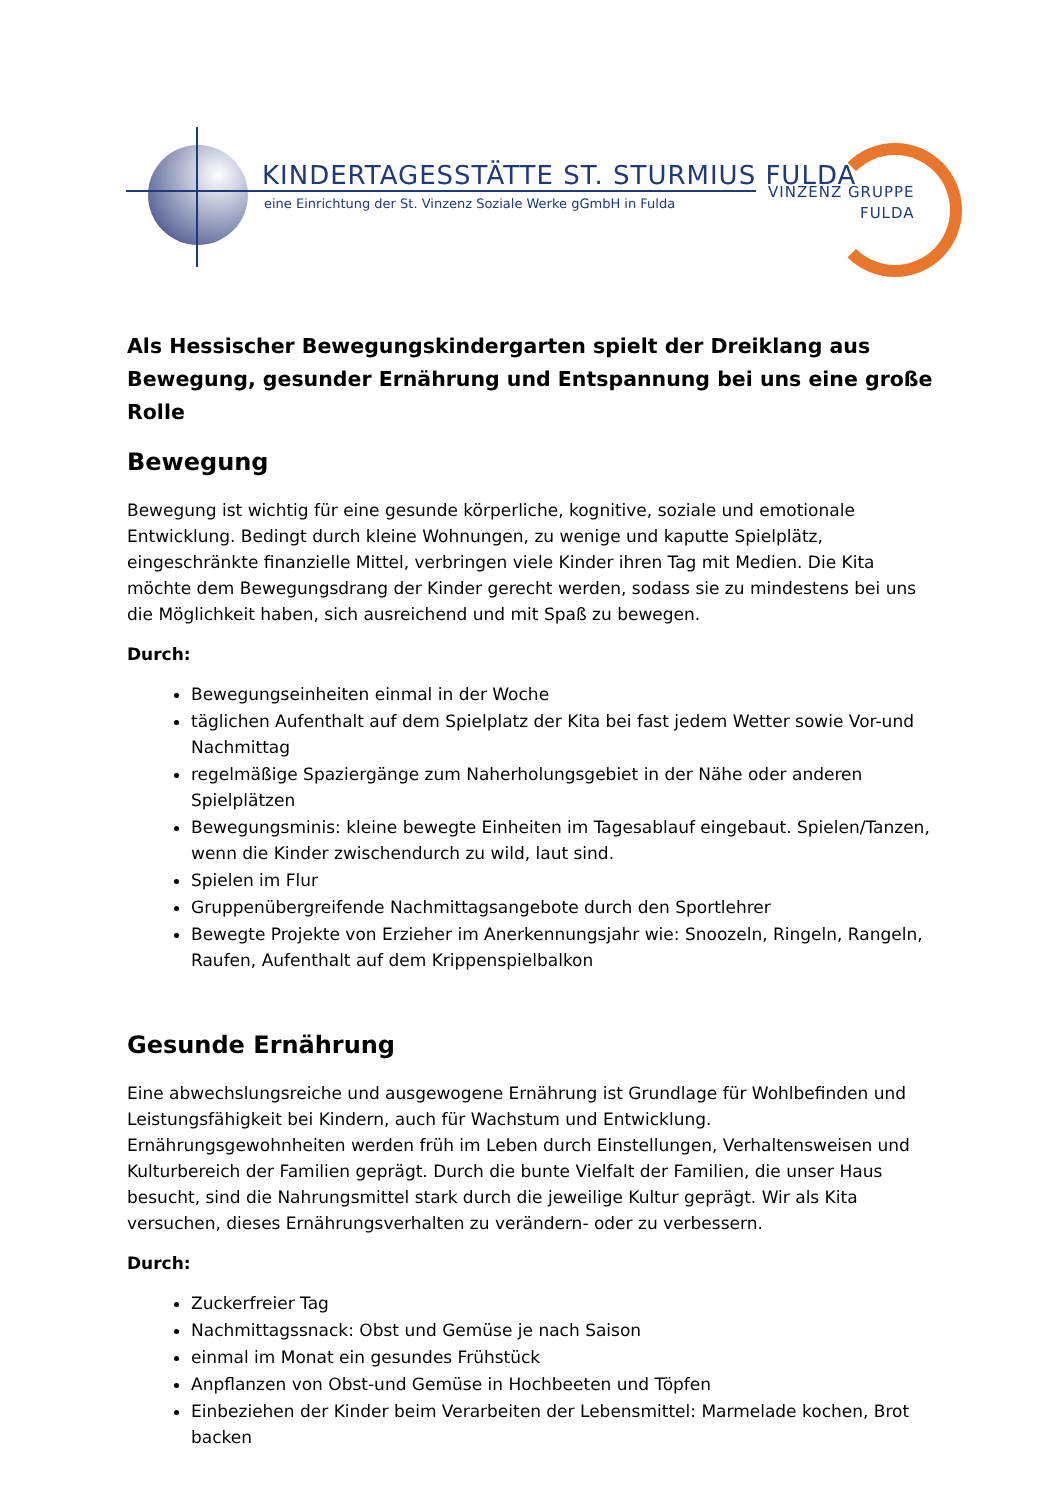KINDERTAGESSTÄTTE ST. STURMIUS FULDA
eine Einrichtung der St. Vinzenz Soziale Werke gGmbH in Fulda
VINZENZ GRUPPE
FULDA
Als Hessischer Bewegungskindergarten spielt der Dreiklang aus Bewegung, gesunder Ernährung und Entspannung bei uns eine große Rolle
Bewegung
Bewegung ist wichtig für eine gesunde körperliche, kognitive, soziale und emotionale Entwicklung. Bedingt durch kleine Wohnungen, zu wenige und kaputte Spielplätz, eingeschränkte finanzielle Mittel, verbringen viele Kinder ihren Tag mit Medien. Die Kita möchte dem Bewegungsdrang der Kinder gerecht werden, sodass sie zu mindestens bei uns die Möglichkeit haben, sich ausreichend und mit Spaß zu bewegen.
Durch:
Bewegungseinheiten einmal in der Woche
täglichen Aufenthalt auf dem Spielplatz der Kita bei fast jedem Wetter sowie Vor-und Nachmittag
regelmäßige Spaziergänge zum Naherholungsgebiet in der Nähe oder anderen Spielplätzen
Bewegungsminis: kleine bewegte Einheiten im Tagesablauf eingebaut. Spielen/Tanzen, wenn die Kinder zwischendurch zu wild, laut sind.
Spielen im Flur
Gruppenübergreifende Nachmittagsangebote durch den Sportlehrer
Bewegte Projekte von Erzieher im Anerkennungsjahr wie: Snoozeln, Ringeln, Rangeln, Raufen, Aufenthalt auf dem Krippenspielbalkon
Gesunde Ernährung
Eine abwechslungsreiche und ausgewogene Ernährung ist Grundlage für Wohlbefinden und Leistungsfähigkeit bei Kindern, auch für Wachstum und Entwicklung. Ernährungsgewohnheiten werden früh im Leben durch Einstellungen, Verhaltensweisen und Kulturbereich der Familien geprägt. Durch die bunte Vielfalt der Familien, die unser Haus besucht, sind die Nahrungsmittel stark durch die jeweilige Kultur geprägt. Wir als Kita versuchen, dieses Ernährungsverhalten zu verändern- oder zu verbessern.
Durch:
Zuckerfreier Tag
Nachmittagssnack: Obst und Gemüse je nach Saison
einmal im Monat ein gesundes Frühstück
Anpflanzen von Obst-und Gemüse in Hochbeeten und Töpfen
Einbeziehen der Kinder beim Verarbeiten der Lebensmittel: Marmelade kochen, Brot backen